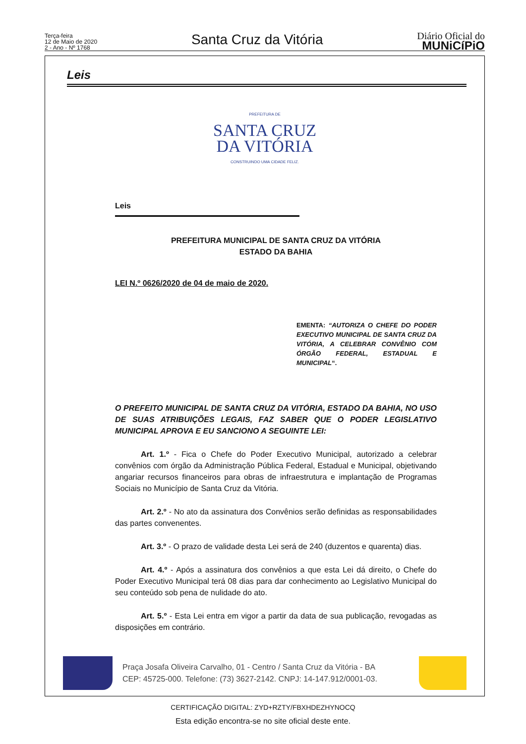Terça-feira
12 de Maio de 2020
2 - Ano - Nº 1768
Santa Cruz da Vitória
Diário Oficial do
MUNiCíPiO
Leis
PREFEITURA DE
SANTA CRUZ
DA VITÓRIA
CONSTRUINDO UMA CIDADE FELIZ.
Leis
PREFEITURA MUNICIPAL DE SANTA CRUZ DA VITÓRIA
ESTADO DA BAHIA
LEI N.º 0626/2020 de 04 de maio de 2020.
EMENTA: “AUTORIZA O CHEFE DO PODER EXECUTIVO MUNICIPAL DE SANTA CRUZ DA VITÓRIA, A CELEBRAR CONVÊNIO COM ÓRGÃO FEDERAL, ESTADUAL E MUNICIPAL“.
O PREFEITO MUNICIPAL DE SANTA CRUZ DA VITÓRIA, ESTADO DA BAHIA, NO USO DE SUAS ATRIBUIÇÕES LEGAIS, FAZ SABER QUE O PODER LEGISLATIVO MUNICIPAL APROVA E EU SANCIONO A SEGUINTE LEI:
Art. 1.º - Fica o Chefe do Poder Executivo Municipal, autorizado a celebrar convênios com órgão da Administração Pública Federal, Estadual e Municipal, objetivando angariar recursos financeiros para obras de infraestrutura e implantação de Programas Sociais no Município de Santa Cruz da Vitória.
Art. 2.º - No ato da assinatura dos Convênios serão definidas as responsabilidades das partes convenentes.
Art. 3.º - O prazo de validade desta Lei será de 240 (duzentos e quarenta) dias.
Art. 4.º - Após a assinatura dos convênios a que esta Lei dá direito, o Chefe do Poder Executivo Municipal terá 08 dias para dar conhecimento ao Legislativo Municipal do seu conteúdo sob pena de nulidade do ato.
Art. 5.º - Esta Lei entra em vigor a partir da data de sua publicação, revogadas as disposições em contrário.
Praça Josafa Oliveira Carvalho, 01 - Centro / Santa Cruz da Vitória - BA
CEP: 45725-000. Telefone: (73) 3627-2142. CNPJ: 14-147.912/0001-03.
CERTIFICAÇÃO DIGITAL: ZYD+RZTY/FBXHDEZHYNOCQ
Esta edição encontra-se no site oficial deste ente.